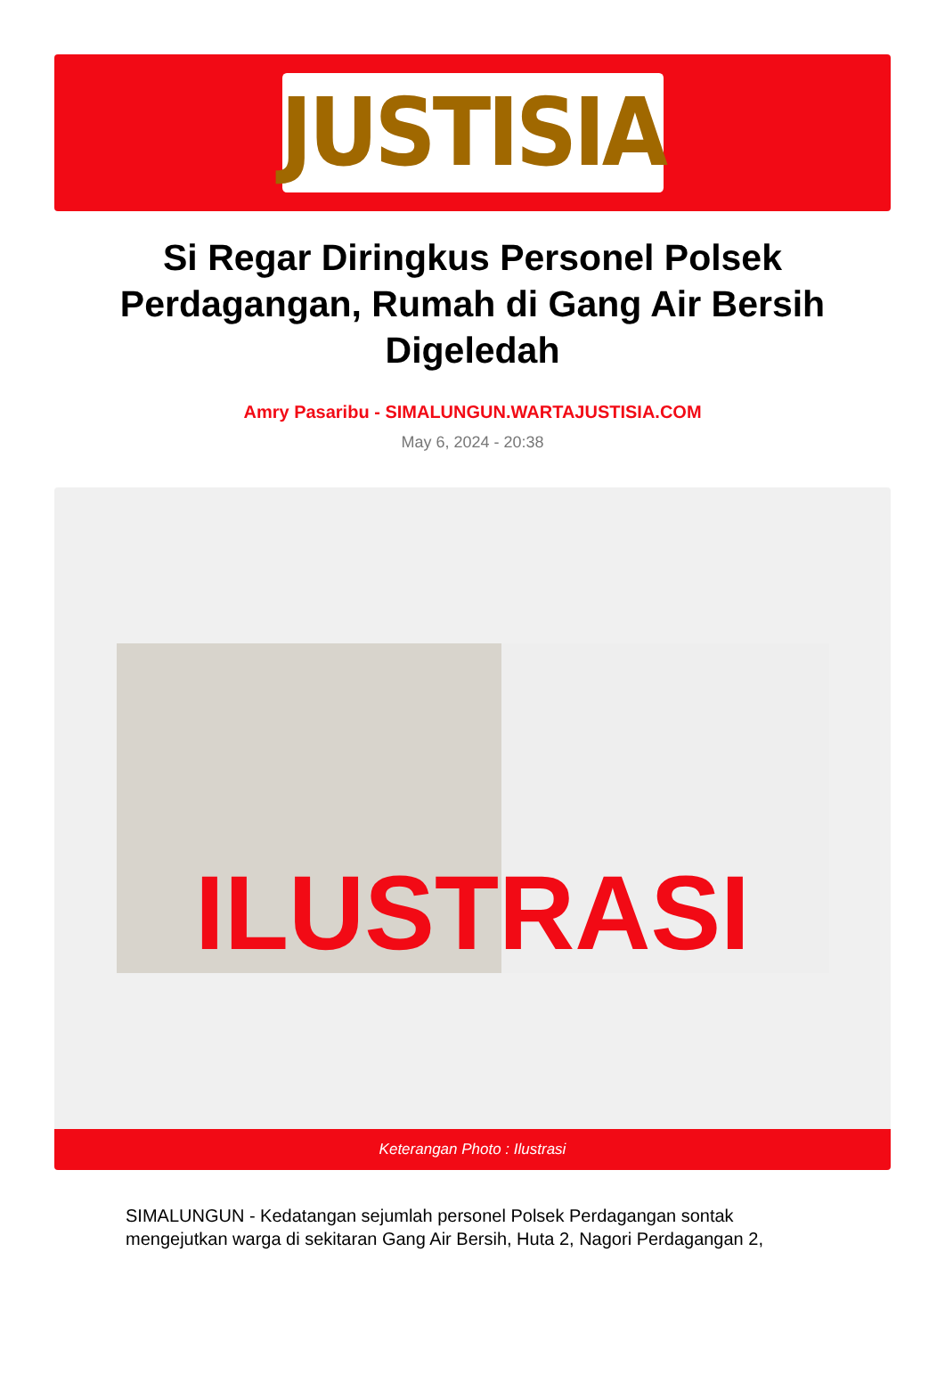JUSTISIA
Si Regar Diringkus Personel Polsek Perdagangan, Rumah di Gang Air Bersih Digeledah
Amry Pasaribu - SIMALUNGUN.WARTAJUSTISIA.COM
May 6, 2024 - 20:38
ILUSTRASI
Keterangan Photo : Ilustrasi
SIMALUNGUN - Kedatangan sejumlah personel Polsek Perdagangan sontak mengejutkan warga di sekitaran Gang Air Bersih, Huta 2, Nagori Perdagangan 2,